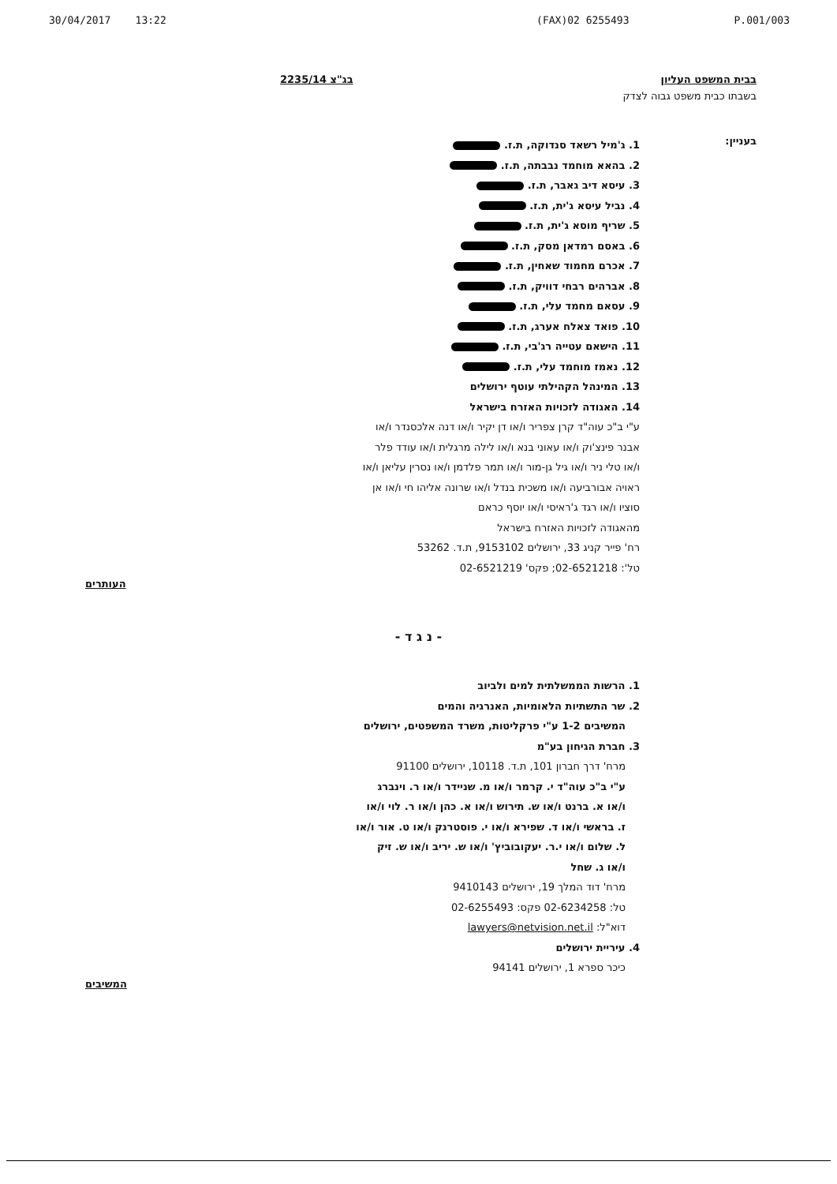30/04/2017 13:22 (FAX)02 6255493 P.001/003
בבית המשפט העליון בג"צ 2235/14
בשבתו כבית משפט גבוה לצדק
בעניין:
1. ג'מיל רשאד סנדוקה, ת.ז.
2. בהאא מוחמד נבבתה, ת.ז.
3. עיסא דיב גאבר, ת.ז.
4. נביל עיסא ג'ית, ת.ז.
5. שריף מוסא ג'ית, ת.ז.
6. באסם רמדאן מסק, ת.ז.
7. אכרם מחמוד שאחין, ת.ז.
8. אברהים רבחי דוויק, ת.ז.
9. עסאם מחמד עלי, ת.ז.
10. פואד צאלח אערג, ת.ז.
11. הישאם עטייה רג'בי, ת.ז.
12. נאמז מוחמד עלי, ת.ז.
13. המינהל הקהילתי עוטף ירושלים
14. האגודה לזכויות האזרח בישראל
ע"י ב"כ עוה"ד קרן צפריר ו/או דן יקיר ו/או דנה אלכסנדר ו/או אבנר פינצ'וק ו/או עאוני בנא ו/או לילה מרגלית ו/או עודד פלר ו/או טלי ניר ו/או גיל גן-מור ו/או תמר פלדמן ו/או נסרין עליאן ו/או ראויה אבורביעה ו/או משכית בנדל ו/או שרונה אליהו חי ו/או אן סוציו ו/או רגד ג'ראיסי ו/או יוסף כראם
מהאגודה לזכויות האזרח בישראל
רח' פייר קניג 33, ירושלים 9153102, ת.ד. 53262
טל': 02-6521218; פקס' 02-6521219
העותרים
- נ ג ד -
1. הרשות הממשלתית למים ולביוב
2. שר התשתיות הלאומיות, האנרגיה והמים
המשיבים 1-2 ע"י פרקליטות, משרד המשפטים, ירושלים
3. חברת הגיחון בע"מ
מרח' דרך חברון 101, ת.ד. 10118, ירושלים 91100
ע"י ב"כ עוה"ד י. קרמר ו/או מ. שניידר ו/או ר. וינברג ו/או א. ברנט ו/או ש. תירוש ו/או א. כהן ו/או ר. לוי ו/או ז. בראשי ו/או ד. שפירא ו/או י. פוסטרנק ו/או ט. אור ו/או ל. שלום ו/או י.ר. יעקובוביץ' ו/או ש. יריב ו/או ש. זיק ו/או ג. שחל
מרח' דוד המלך 19, ירושלים 9410143
טל: 02-6234258 פקס: 02-6255493
דוא"ל: lawyers@netvision.net.il
4. עיריית ירושלים
כיכר ספרא 1, ירושלים 94141
המשיבים